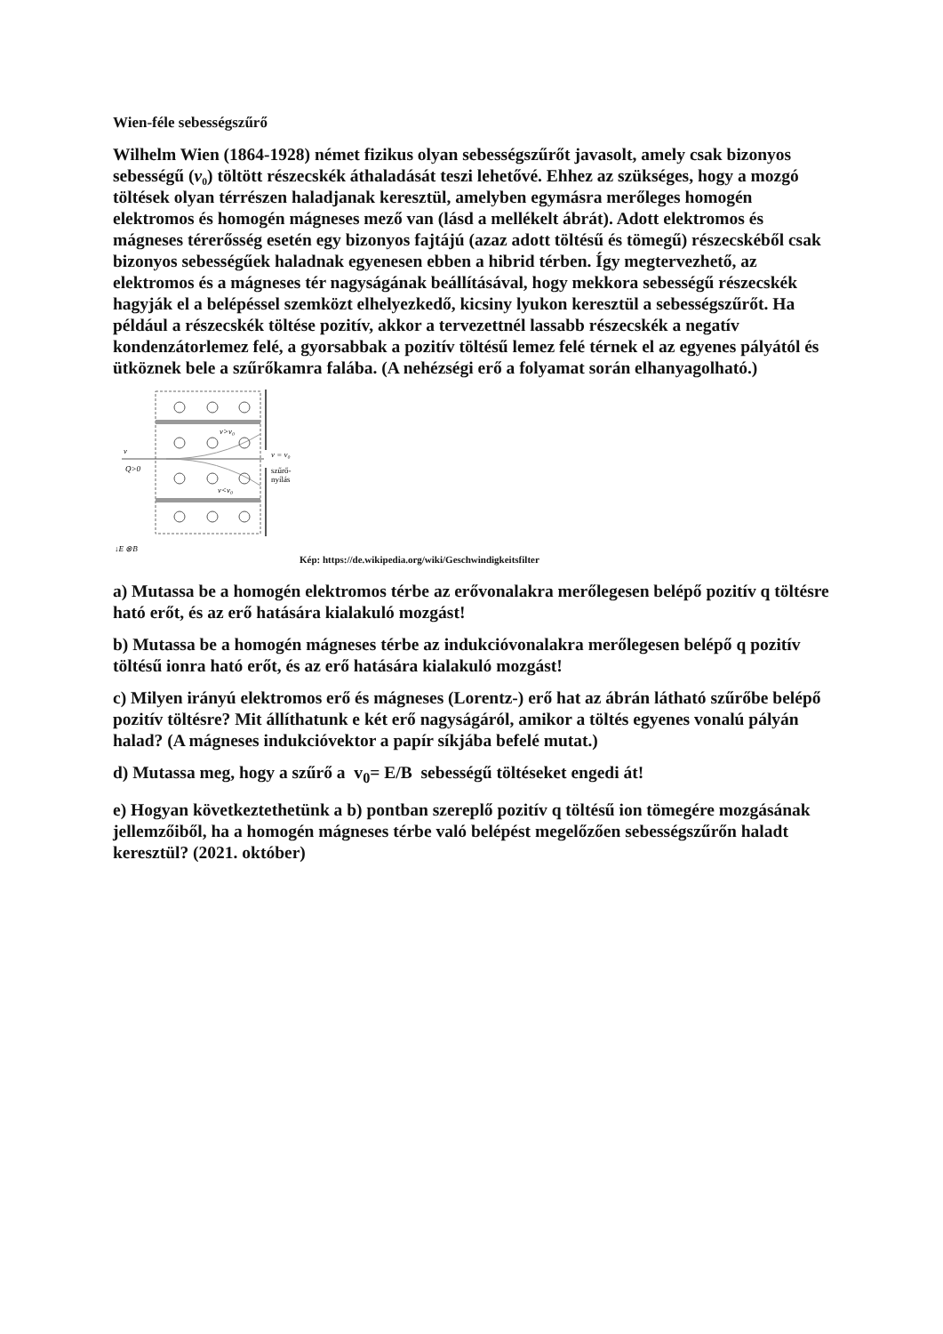Wien-féle sebességszűrő
Wilhelm Wien (1864-1928) német fizikus olyan sebességszűrőt javasolt, amely csak bizonyos sebességű (v₀) töltött részecskék áthaladását teszi lehetővé. Ehhez az szükséges, hogy a mozgó töltések olyan térrészen haladjanak keresztül, amelyben egymásra merőleges homogén elektromos és homogén mágneses mező van (lásd a mellékelt ábrát). Adott elektromos és mágneses térerősség esetén egy bizonyos fajtájú (azaz adott töltésű és tömegű) részecskéből csak bizonyos sebességűek haladnak egyenesen ebben a hibrid térben. Így megtervezhető, az elektromos és a mágneses tér nagyságának beállításával, hogy mekkora sebességű részecskék hagyják el a belépéssel szemközt elhelyezkedő, kicsiny lyukon keresztül a sebességszűrőt. Ha például a részecskék töltése pozitív, akkor a tervezettnél lassabb részecskék a negatív kondenzátorlemez felé, a gyorsabbak a pozitív töltésű lemez felé térnek el az egyenes pályától és ütköznek bele a szűrőkamra falába. (A nehézségi erő a folyamat során elhanyagolható.)
v>v₀
v<v₀
v = v₀
szűrő-
nyílás
v
Q>0
↓E ⊗B
Kép: https://de.wikipedia.org/wiki/Geschwindigkeitsfilter
a) Mutassa be a homogén elektromos térbe az erővonalakra merőlegesen belépő pozitív q töltésre ható erőt, és az erő hatására kialakuló mozgást!
b) Mutassa be a homogén mágneses térbe az indukcióvonalakra merőlegesen belépő q pozitív töltésű ionra ható erőt, és az erő hatására kialakuló mozgást!
c) Milyen irányú elektromos erő és mágneses (Lorentz-) erő hat az ábrán látható szűrőbe belépő pozitív töltésre? Mit állíthatunk e két erő nagyságáról, amikor a töltés egyenes vonalú pályán halad? (A mágneses indukcióvektor a papír síkjába befelé mutat.)
d) Mutassa meg, hogy a szűrő a v<sub>0</sub>= E/B sebességű töltéseket engedi át!
e) Hogyan következtethetünk a b) pontban szereplő pozitív q töltésű ion tömegére mozgásának jellemzőiből, ha a homogén mágneses térbe való belépést megelőzően sebességszűrőn haladt keresztül? (2021. október)